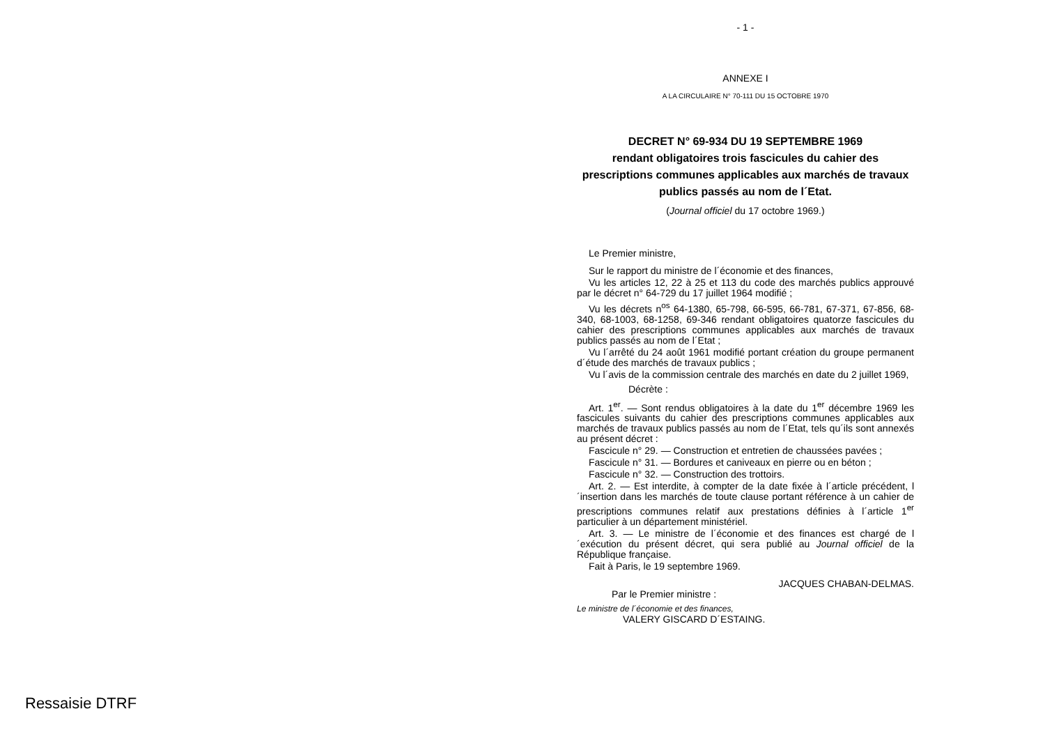- 1 -
ANNEXE I
A LA CIRCULAIRE N° 70-111 DU 15 OCTOBRE 1970
DECRET N° 69-934 DU 19 SEPTEMBRE 1969
rendant obligatoires trois fascicules du cahier des prescriptions communes applicables aux marchés de travaux publics passés au nom de l´Etat.
(Journal officiel du 17 octobre 1969.)
Le Premier ministre,
Sur le rapport du ministre de l´économie et des finances,
Vu les articles 12, 22 à 25 et 113 du code des marchés publics approuvé par le décret n° 64-729 du 17 juillet 1964 modifié ;
Vu les décrets n<sup>os</sup> 64-1380, 65-798, 66-595, 66-781, 67-371, 67-856, 68-340, 68-1003, 68-1258, 69-346 rendant obligatoires quatorze fascicules du cahier des prescriptions communes applicables aux marchés de travaux publics passés au nom de l´Etat ;
Vu l´arrêté du 24 août 1961 modifié portant création du groupe permanent d´étude des marchés de travaux publics ;
Vu l´avis de la commission centrale des marchés en date du 2 juillet 1969,
Décrète :
Art. 1<sup>er</sup>. — Sont rendus obligatoires à la date du 1<sup>er</sup> décembre 1969 les fascicules suivants du cahier des prescriptions communes applicables aux marchés de travaux publics passés au nom de l´Etat, tels qu´ils sont annexés au présent décret :
Fascicule n° 29. — Construction et entretien de chaussées pavées ;
Fascicule n° 31. — Bordures et caniveaux en pierre ou en béton ;
Fascicule n° 32. — Construction des trottoirs.
Art. 2. — Est interdite, à compter de la date fixée à l´article précédent, l´insertion dans les marchés de toute clause portant référence à un cahier de prescriptions communes relatif aux prestations définies à l´article 1<sup>er</sup> particulier à un département ministériel.
Art. 3. — Le ministre de l´économie et des finances est chargé de l´exécution du présent décret, qui sera publié au Journal officiel de la République française.
Fait à Paris, le 19 septembre 1969.
JACQUES CHABAN-DELMAS.
Par le Premier ministre :
Le ministre de l´économie et des finances,
VALERY GISCARD D´ESTAING.
Ressaisie DTRF